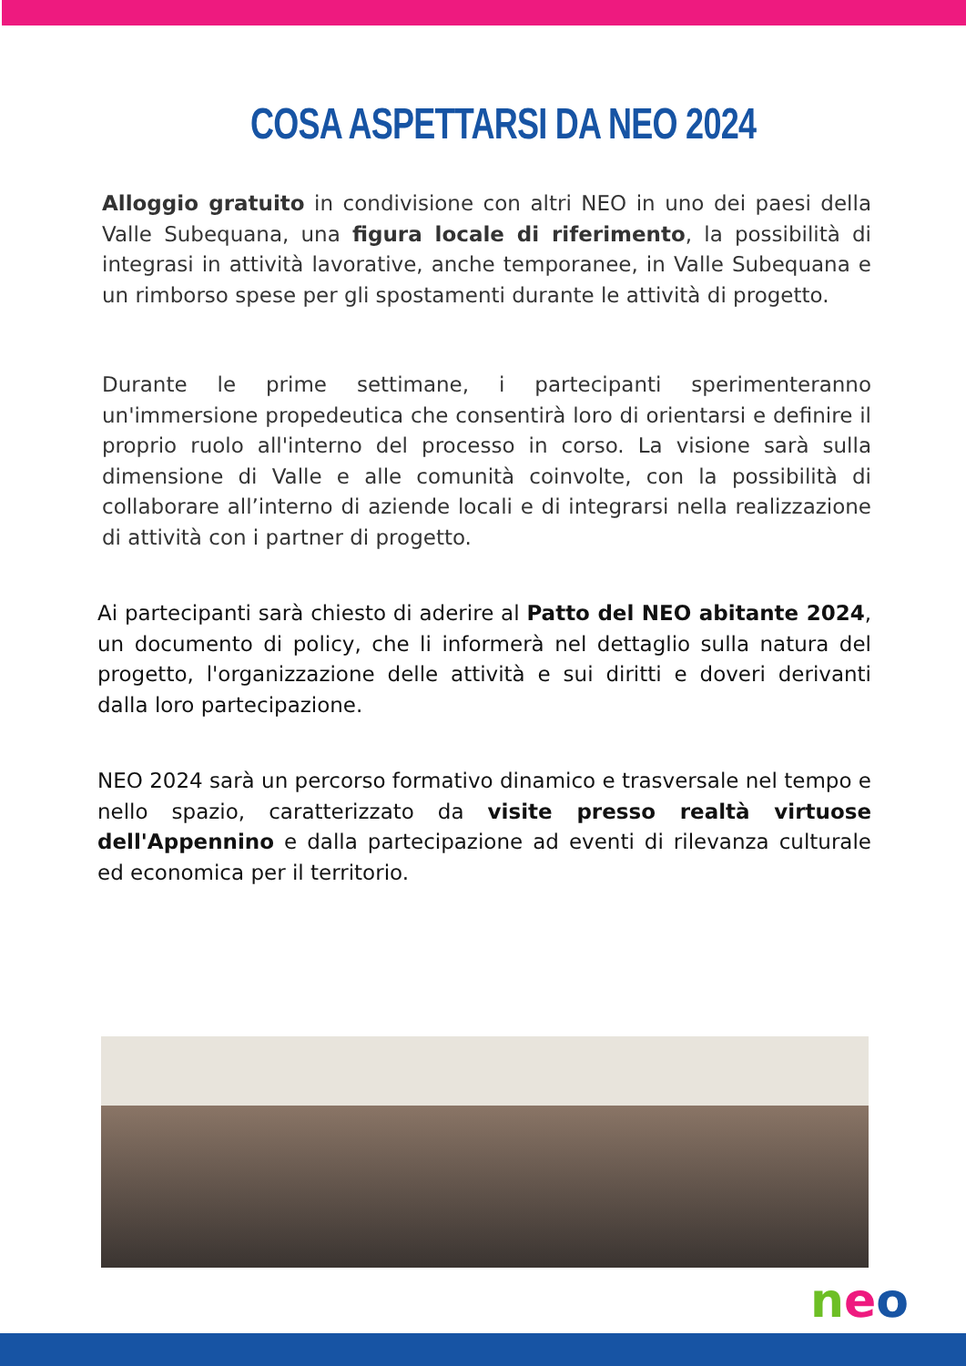COSA ASPETTARSI DA NEO 2024
Alloggio gratuito in condivisione con altri NEO in uno dei paesi della Valle Subequana, una figura locale di riferimento, la possibilità di integrasi in attività lavorative, anche temporanee, in Valle Subequana e un rimborso spese per gli spostamenti durante le attività di progetto.
Durante le prime settimane, i partecipanti sperimenteranno un'immersione propedeutica che consentirà loro di orientarsi e definire il proprio ruolo all'interno del processo in corso. La visione sarà sulla dimensione di Valle e alle comunità coinvolte, con la possibilità di collaborare all’interno di aziende locali e di integrarsi nella realizzazione di attività con i partner di progetto.
Ai partecipanti sarà chiesto di aderire al Patto del NEO abitante 2024, un documento di policy, che li informerà nel dettaglio sulla natura del progetto, l'organizzazione delle attività e sui diritti e doveri derivanti dalla loro partecipazione.
NEO 2024 sarà un percorso formativo dinamico e trasversale nel tempo e nello spazio, caratterizzato da visite presso realtà virtuose dell'Appennino e dalla partecipazione ad eventi di rilevanza culturale ed economica per il territorio.
neo